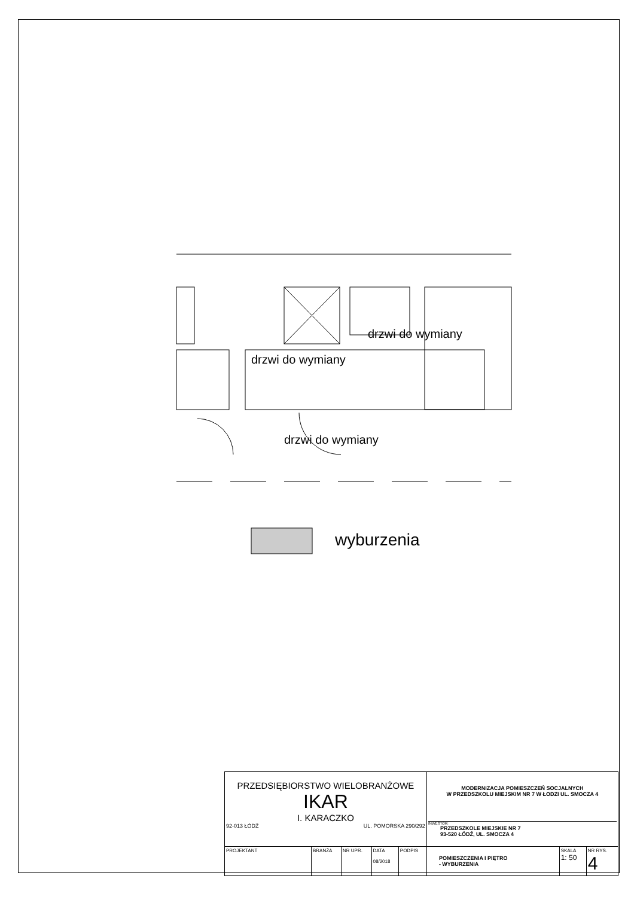drzwi do wymiany
drzwi do wymiany
drzwi do wymiany
wyburzenia
| PRZEDSIĘBIORSTWO WIELOBRANŻOWE IKAR I. KARACZKO 92-013 ŁÓDŹ UL. POMORSKA 290/292 | | | | | MODERNIZACJA POMIESZCZEŃ SOCJALNYCH W PRZEDSZKOLU MIEJSKIM NR 7 W ŁODZI UL. SMOCZA 4 INWESTOR: PRZEDSZKOLE MIEJSKIE NR 7 93-520 ŁÓDŹ, UL. SMOCZA 4 | | |
| PROJEKTANT | BRANŻA | NR UPR. | DATA 08/2018 | PODPIS | POMIESZCZENIA I PIĘTRO - WYBURZENIA | SKALA 1: 50 | NR RYS. 4 |